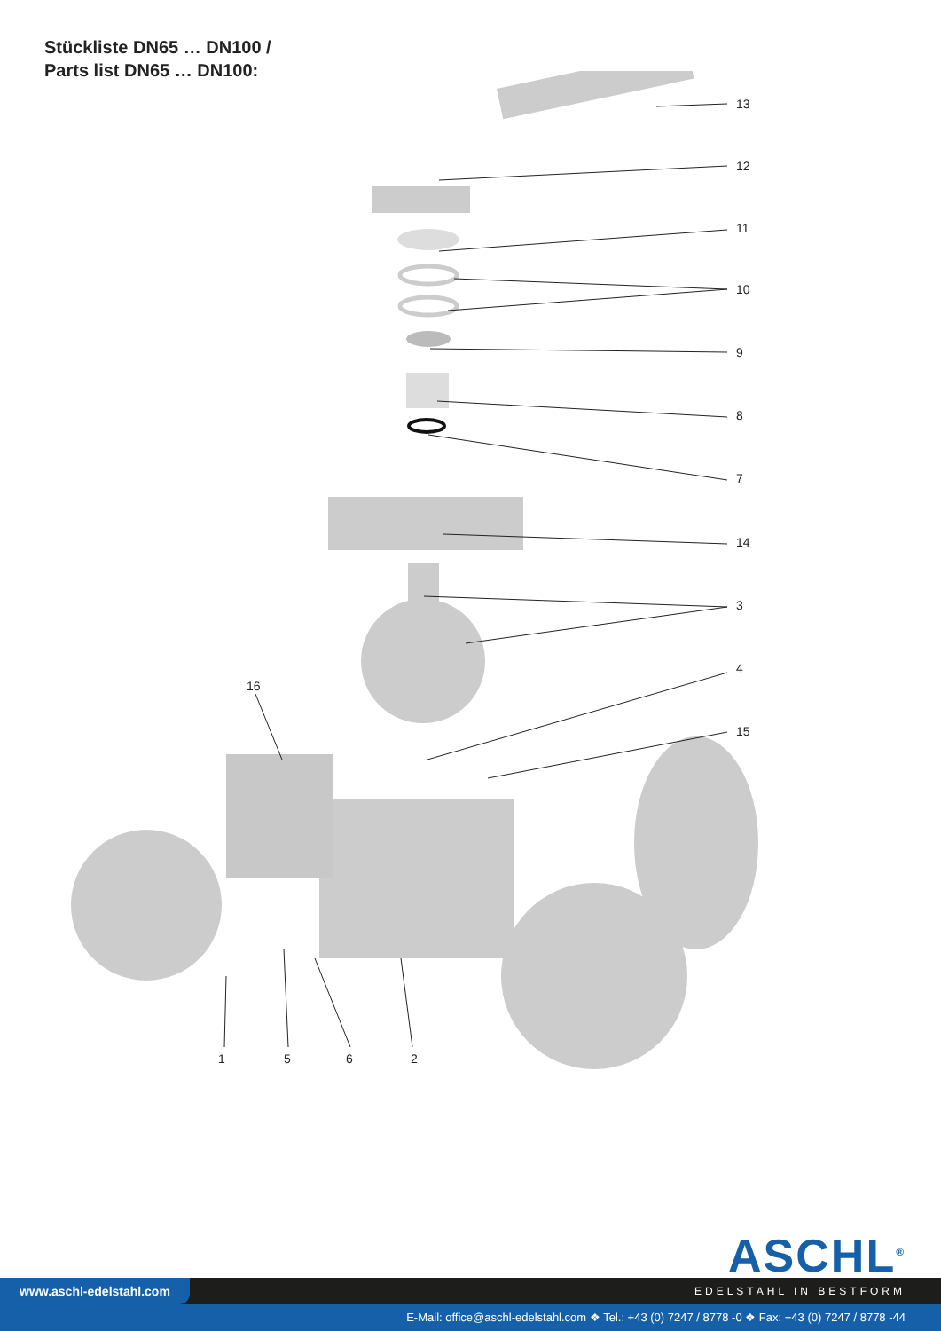Stückliste DN65 … DN100 /
Parts list DN65 … DN100:
13
12
11
10
9
8
7
14
3
4
15
16
1
5
6
2
ASCHL<sup>®</sup>
www.aschl-edelstahl.com
EDELSTAHL IN BESTFORM
E-Mail: office@aschl-edelstahl.com ❖ Tel.: +43 (0) 7247 / 8778 -0 ❖ Fax: +43 (0) 7247 / 8778 -44